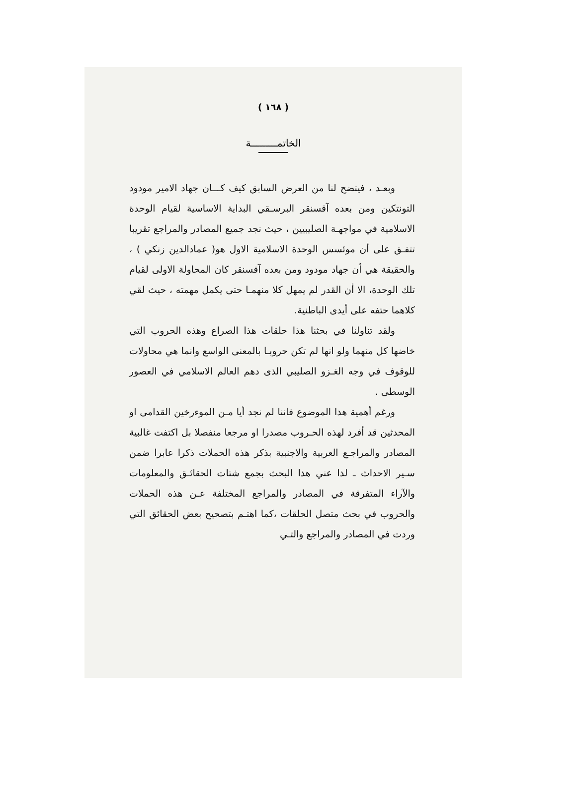( ١٦٨ )
الخاتمـــــــــة
وبعـد ، فيتضح لنا من العرض السابق كيف كـــان جهاد الامير مودود التونتكين ومن بعده آقسنقر البرسـقي البداية الاساسية لقيام الوحدة الاسلامية في مواجهـة الصليبيين ، حيث نجد جميع المصادر والمراجع تقريبا تتفـق على أن موئسس الوحدة الاسلامية الاول هو( عمادالدين زنكي ) ، والحقيقة هي أن جهاد مودود ومن بعده آقسنقر كان المحاولة الاولى لقيام تلك الوحدة، الا أن القدر لم يمهل كلا منهمـا حتى يكمل مهمته ، حيث لقي كلاهما حتفه على أيدى الباطنية.
ولقد تناولنا في بحثنا هذا حلقات هذا الصراع وهذه الحروب التي خاضها كل منهما ولو انها لم تكن حروبـا بالمعنى الواسع وانما هي محاولات للوقوف في وجه الغـزو الصليبي الذى دهم العالم الاسلامي في العصور الوسطى .
ورغم أهمية هذا الموضوع فاننا لم نجد أيا مـن الموءرخين القدامى او المحدثين قد أفرد لهذه الحـروب مصدرا او مرجعا منفصلا بل اكتفت غالبية المصادر والمراجـع العربية والاجنبية بذكر هذه الحملات ذكرا عابرا ضمن سـير الاحداث ـ لذا عني هذا البحث بجمع شتات الحقائـق والمعلومات والآراء المتفرقة في المصادر والمراجع المختلفة عـن هذه الحملات والحروب في بحث متصل الحلقات ،كما اهتـم بتصحيح بعض الحقائق التي وردت في المصادر والمراجع والتـي